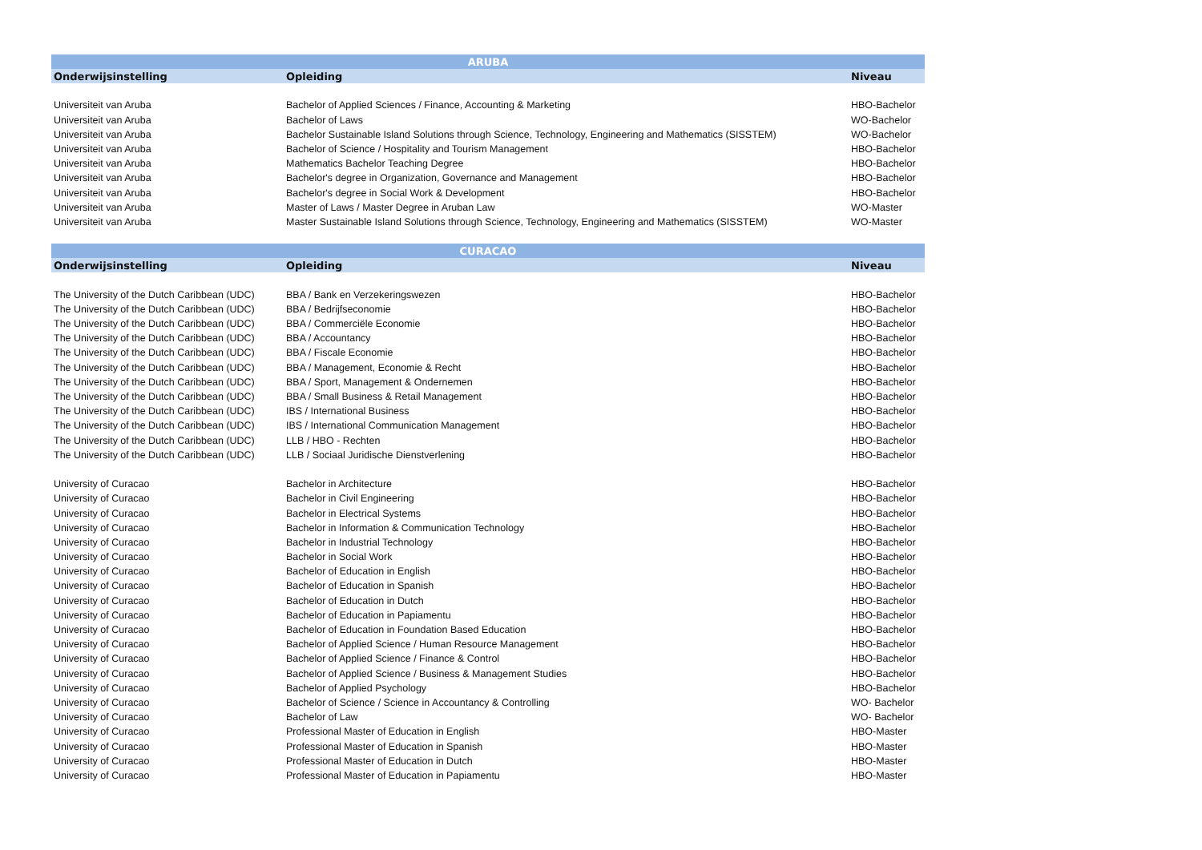| ARUBA | | |
| --- | --- | --- |
| Onderwijsinstelling | Opleiding | Niveau |
| Universiteit van Aruba | Bachelor of Applied Sciences / Finance, Accounting & Marketing | HBO-Bachelor |
| Universiteit van Aruba | Bachelor of Laws | WO-Bachelor |
| Universiteit van Aruba | Bachelor Sustainable Island Solutions through Science, Technology, Engineering and Mathematics (SISSTEM) | WO-Bachelor |
| Universiteit van Aruba | Bachelor of Science / Hospitality and Tourism Management | HBO-Bachelor |
| Universiteit van Aruba | Mathematics Bachelor Teaching Degree | HBO-Bachelor |
| Universiteit van Aruba | Bachelor's degree in Organization, Governance and Management | HBO-Bachelor |
| Universiteit van Aruba | Bachelor's degree in Social Work & Development | HBO-Bachelor |
| Universiteit van Aruba | Master of Laws / Master Degree in Aruban Law | WO-Master |
| Universiteit van Aruba | Master Sustainable Island Solutions through Science, Technology, Engineering and Mathematics (SISSTEM) | WO-Master |
| CURACAO | | |
| Onderwijsinstelling | Opleiding | Niveau |
| The University of the Dutch Caribbean (UDC) | BBA / Bank en Verzekeringswezen | HBO-Bachelor |
| The University of the Dutch Caribbean (UDC) | BBA / Bedrijfseconomie | HBO-Bachelor |
| The University of the Dutch Caribbean (UDC) | BBA / Commerciële Economie | HBO-Bachelor |
| The University of the Dutch Caribbean (UDC) | BBA / Accountancy | HBO-Bachelor |
| The University of the Dutch Caribbean (UDC) | BBA / Fiscale Economie | HBO-Bachelor |
| The University of the Dutch Caribbean (UDC) | BBA / Management, Economie & Recht | HBO-Bachelor |
| The University of the Dutch Caribbean (UDC) | BBA / Sport, Management & Ondernemen | HBO-Bachelor |
| The University of the Dutch Caribbean (UDC) | BBA / Small Business & Retail Management | HBO-Bachelor |
| The University of the Dutch Caribbean (UDC) | IBS / International Business | HBO-Bachelor |
| The University of the Dutch Caribbean (UDC) | IBS / International Communication Management | HBO-Bachelor |
| The University of the Dutch Caribbean (UDC) | LLB / HBO - Rechten | HBO-Bachelor |
| The University of the Dutch Caribbean (UDC) | LLB / Sociaal Juridische Dienstverlening | HBO-Bachelor |
| University of Curacao | Bachelor in Architecture | HBO-Bachelor |
| University of Curacao | Bachelor in Civil Engineering | HBO-Bachelor |
| University of Curacao | Bachelor in Electrical Systems | HBO-Bachelor |
| University of Curacao | Bachelor in Information & Communication Technology | HBO-Bachelor |
| University of Curacao | Bachelor in Industrial Technology | HBO-Bachelor |
| University of Curacao | Bachelor in Social Work | HBO-Bachelor |
| University of Curacao | Bachelor of Education in English | HBO-Bachelor |
| University of Curacao | Bachelor of Education in Spanish | HBO-Bachelor |
| University of Curacao | Bachelor of Education in Dutch | HBO-Bachelor |
| University of Curacao | Bachelor of Education in Papiamentu | HBO-Bachelor |
| University of Curacao | Bachelor of Education in Foundation Based Education | HBO-Bachelor |
| University of Curacao | Bachelor of Applied Science / Human Resource Management | HBO-Bachelor |
| University of Curacao | Bachelor of Applied Science / Finance & Control | HBO-Bachelor |
| University of Curacao | Bachelor of Applied Science / Business & Management Studies | HBO-Bachelor |
| University of Curacao | Bachelor of Applied Psychology | HBO-Bachelor |
| University of Curacao | Bachelor of Science / Science in Accountancy & Controlling | WO- Bachelor |
| University of Curacao | Bachelor of Law | WO- Bachelor |
| University of Curacao | Professional Master of Education in English | HBO-Master |
| University of Curacao | Professional Master of Education in Spanish | HBO-Master |
| University of Curacao | Professional Master of Education in Dutch | HBO-Master |
| University of Curacao | Professional Master of Education in Papiamentu | HBO-Master |